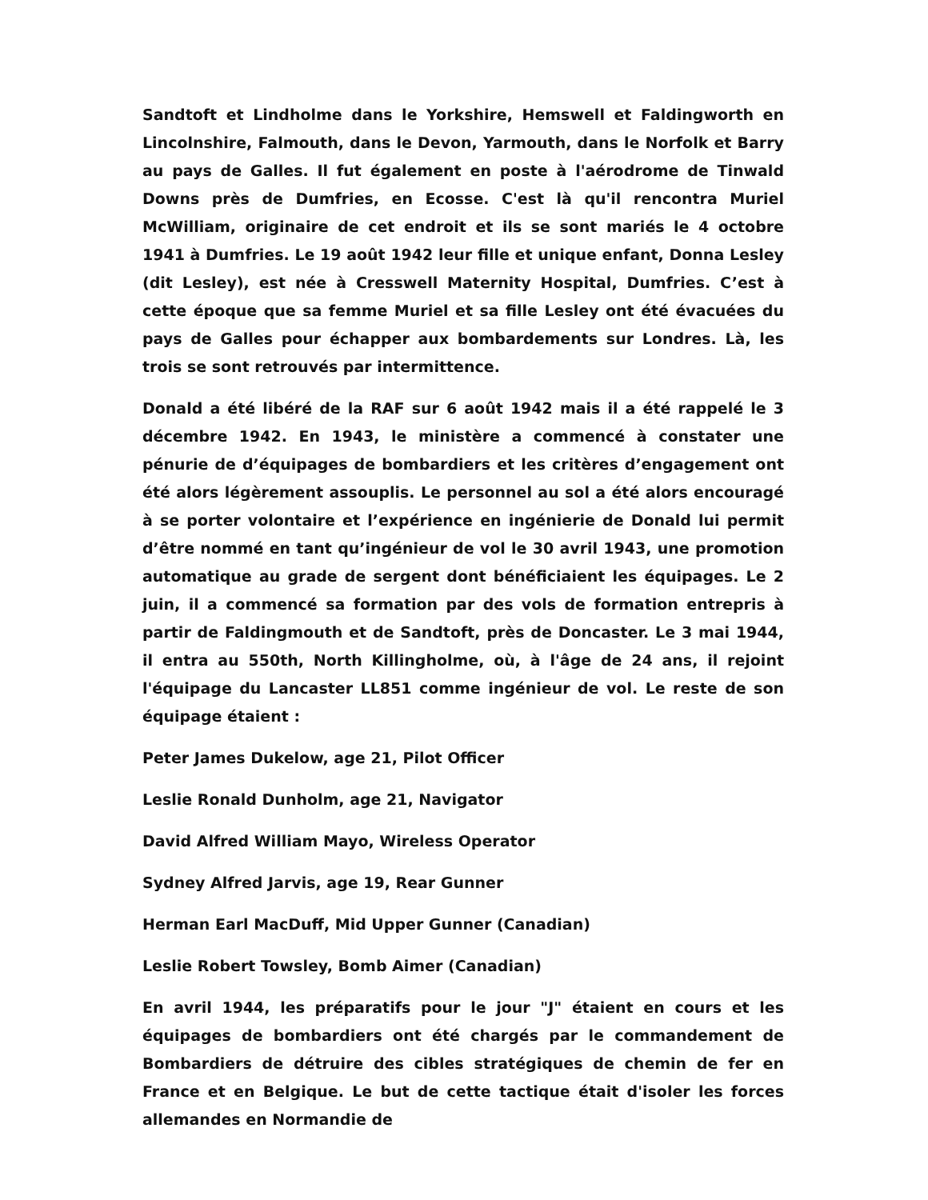Sandtoft et Lindholme dans le Yorkshire, Hemswell et Faldingworth en Lincolnshire, Falmouth, dans le Devon, Yarmouth, dans le Norfolk et Barry au pays de Galles. Il fut également en poste à l'aérodrome de Tinwald Downs près de Dumfries, en Ecosse. C'est là qu'il rencontra Muriel McWilliam, originaire de cet endroit et ils se sont mariés le 4 octobre 1941 à Dumfries. Le 19 août 1942 leur fille et unique enfant, Donna Lesley (dit Lesley), est née à Cresswell Maternity Hospital, Dumfries. C’est à cette époque que sa femme Muriel et sa fille Lesley ont été évacuées du pays de Galles pour échapper aux bombardements sur Londres. Là, les trois se sont retrouvés par intermittence.
Donald a été libéré de la RAF sur 6 août 1942 mais il a été rappelé le 3 décembre 1942. En 1943, le ministère a commencé à constater une pénurie de d’équipages de bombardiers et les critères d’engagement ont été alors légèrement assouplis. Le personnel au sol a été alors encouragé à se porter volontaire et l’expérience en ingénierie de Donald lui permit d’être nommé en tant qu’ingénieur de vol le 30 avril 1943, une promotion automatique au grade de sergent dont bénéficiaient les équipages. Le 2 juin, il a commencé sa formation par des vols de formation entrepris à partir de Faldingmouth et de Sandtoft, près de Doncaster. Le 3 mai 1944, il entra au 550th, North Killingholme, où, à l'âge de 24 ans, il rejoint l'équipage du Lancaster LL851 comme ingénieur de vol. Le reste de son équipage étaient :
Peter James Dukelow, age 21, Pilot Officer
Leslie Ronald Dunholm, age 21, Navigator
David Alfred William Mayo, Wireless Operator
Sydney Alfred Jarvis, age 19, Rear Gunner
Herman Earl MacDuff, Mid Upper Gunner (Canadian)
Leslie Robert Towsley, Bomb Aimer (Canadian)
En avril 1944, les préparatifs pour le jour "J" étaient en cours et les équipages de bombardiers ont été chargés par le commandement de Bombardiers de détruire des cibles stratégiques de chemin de fer en France et en Belgique. Le but de cette tactique était d'isoler les forces allemandes en Normandie de